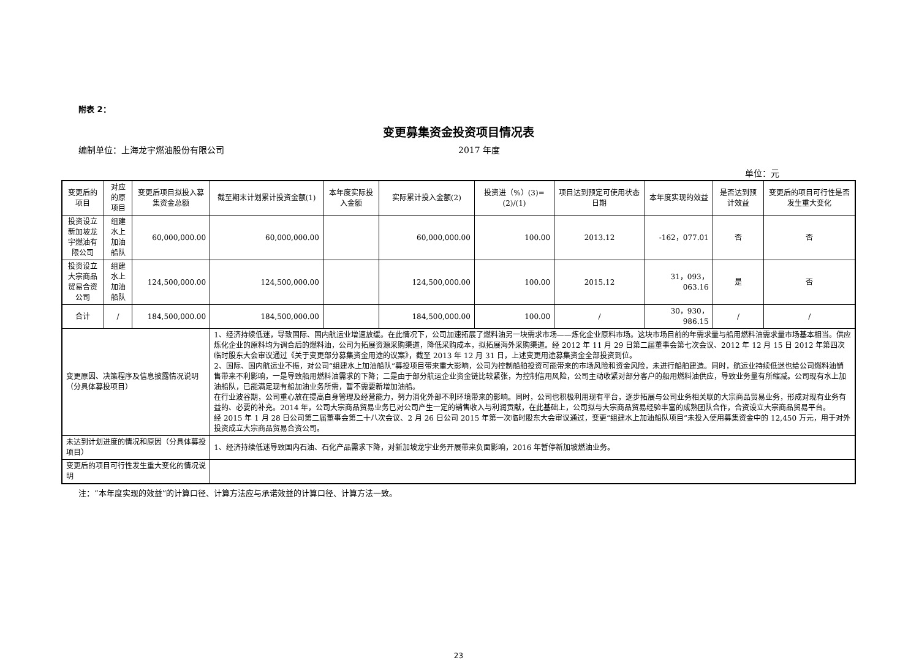附表 2：
变更募集资金投资项目情况表
编制单位：上海龙宇燃油股份有限公司 2017 年度
单位：元
| 变更后的项目 | 对应的原项目 | 变更后项目拟投入募集资金总额 | 截至期末计划累计投资金额(1) | 本年度实际投入金额 | 实际累计投入金额(2) | 投资进（%）(3)=(2)/(1) | 项目达到预定可使用状态日期 | 本年度实现的效益 | 是否达到预计效益 | 变更后的项目可行性是否发生重大变化 |
| --- | --- | --- | --- | --- | --- | --- | --- | --- | --- | --- |
| 投资设立新加坡龙宇燃油有限公司 | 组建水上加油船队 | 60,000,000.00 | 60,000,000.00 | | 60,000,000.00 | 100.00 | 2013.12 | -162，077.01 | 否 | 否 |
| 投资设立大宗商品贸易合资公司 | 组建水上加油船队 | 124,500,000.00 | 124,500,000.00 | | 124,500,000.00 | 100.00 | 2015.12 | 31，093，063.16 | 是 | 否 |
| 合计 | / | 184,500,000.00 | 184,500,000.00 | | 184,500,000.00 | 100.00 | / | 30，930，986.15 | / | / |
| 变更原因、决策程序及信息披露情况说明（分具体募投项目） | | | 1、经济持续低迷，导致国际、国内航运业增速放缓。在此情况下，公司加速拓展了燃料油另一块需求市场——炼化企业原料市场。这块市场目前的年需求量与船用燃料油需求量市场基本相当。供应炼化企业的原料均为调合后的燃料油，公司为拓展资源采购渠道，降低采购成本，拟拓展海外采购渠道。经 2012 年 11 月 29 日第二届董事会第七次会议、2012 年 12 月 15 日 2012 年第四次临时股东大会审议通过《关于变更部分募集资金用途的议案》，截至 2013 年 12 月 31 日，上述变更用途募集资金全部投资到位。 2、国际、国内航运业不振，对公司“组建水上加油船队”募投项目带来重大影响，公司为控制船舶投资可能带来的市场风险和资金风险，未进行船舶建造。同时，航运业持续低迷也给公司燃料油销售带来不利影响，一是导致船用燃料油需求的下降；二是由于部分航运企业资金链比较紧张，为控制信用风险，公司主动收紧对部分客户的船用燃料油供应，导致业务量有所缩减。公司现有水上加油船队，已能满足现有船加油业务所需，暂不需要新增加油船。 在行业波谷期，公司重心放在提高自身管理及经营能力，努力消化外部不利环境带来的影响。同时，公司也积极利用现有平台，逐步拓展与公司业务相关联的大宗商品贸易业务，形成对现有业务有益的、必要的补充。2014 年，公司大宗商品贸易业务已对公司产生一定的销售收入与利润贡献，在此基础上，公司拟与大宗商品贸易经验丰富的成熟团队合作，合资设立大宗商品贸易平台。 经 2015 年 1 月 28 日公司第二届董事会第二十八次会议、2 月 26 日公司 2015 年第一次临时股东大会审议通过，变更“组建水上加油船队项目”未投入使用募集资金中的 12,450 万元，用于对外投资成立大宗商品贸易合资公司。 | | | | | | | |
| 未达到计划进度的情况和原因（分具体募投项目） | | | 1、经济持续低迷导致国内石油、石化产品需求下降，对新加坡龙宇业务开展带来负面影响，2016 年暂停新加坡燃油业务。 | | | | | | | |
| 变更后的项目可行性发生重大变化的情况说明 | | | | | | | | | | |
注：“本年度实现的效益”的计算口径、计算方法应与承诺效益的计算口径、计算方法一致。
23